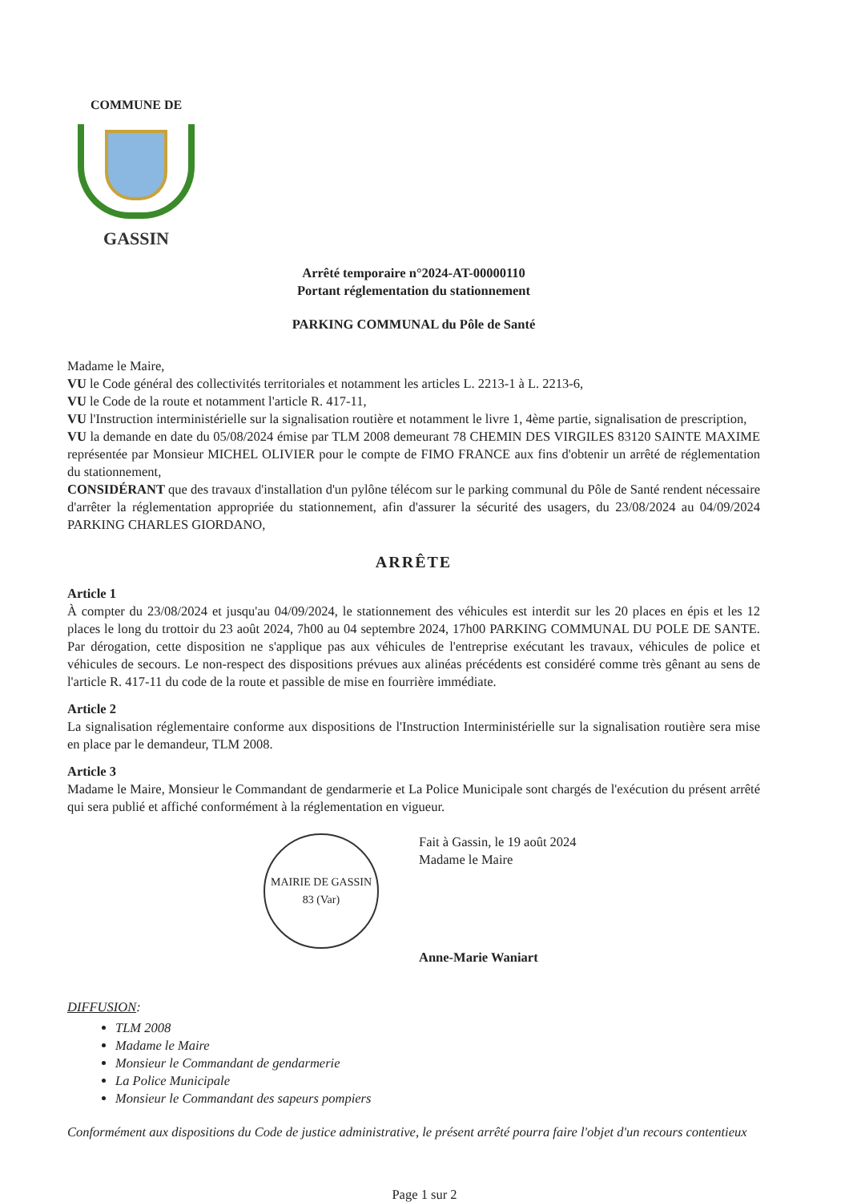COMMUNE DE
GASSIN
Arrêté temporaire n°2024-AT-00000110
Portant réglementation du stationnement
PARKING COMMUNAL du Pôle de Santé
Madame le Maire,
VU le Code général des collectivités territoriales et notamment les articles L. 2213-1 à L. 2213-6,
VU le Code de la route et notamment l'article R. 417-11,
VU l'Instruction interministérielle sur la signalisation routière et notamment le livre 1, 4ème partie, signalisation de prescription,
VU la demande en date du 05/08/2024 émise par TLM 2008 demeurant 78 CHEMIN DES VIRGILES 83120 SAINTE MAXIME représentée par Monsieur MICHEL OLIVIER pour le compte de FIMO FRANCE aux fins d'obtenir un arrêté de réglementation du stationnement,
CONSIDÉRANT que des travaux d'installation d'un pylône télécom sur le parking communal du Pôle de Santé rendent nécessaire d'arrêter la réglementation appropriée du stationnement, afin d'assurer la sécurité des usagers, du 23/08/2024 au 04/09/2024 PARKING CHARLES GIORDANO,
ARRÊTE
Article 1
À compter du 23/08/2024 et jusqu'au 04/09/2024, le stationnement des véhicules est interdit sur les 20 places en épis et les 12 places le long du trottoir du 23 août 2024, 7h00 au 04 septembre 2024, 17h00 PARKING COMMUNAL DU POLE DE SANTE. Par dérogation, cette disposition ne s'applique pas aux véhicules de l'entreprise exécutant les travaux, véhicules de police et véhicules de secours. Le non-respect des dispositions prévues aux alinéas précédents est considéré comme très gênant au sens de l'article R. 417-11 du code de la route et passible de mise en fourrière immédiate.
Article 2
La signalisation réglementaire conforme aux dispositions de l'Instruction Interministérielle sur la signalisation routière sera mise en place par le demandeur, TLM 2008.
Article 3
Madame le Maire, Monsieur le Commandant de gendarmerie et La Police Municipale sont chargés de l'exécution du présent arrêté qui sera publié et affiché conformément à la réglementation en vigueur.
MAIRIE DE GASSIN
83 (Var)
Fait à Gassin, le 19 août 2024
Madame le Maire
Anne-Marie Waniart
DIFFUSION:
TLM 2008
Madame le Maire
Monsieur le Commandant de gendarmerie
La Police Municipale
Monsieur le Commandant des sapeurs pompiers
Conformément aux dispositions du Code de justice administrative, le présent arrêté pourra faire l'objet d'un recours contentieux
Page 1 sur 2